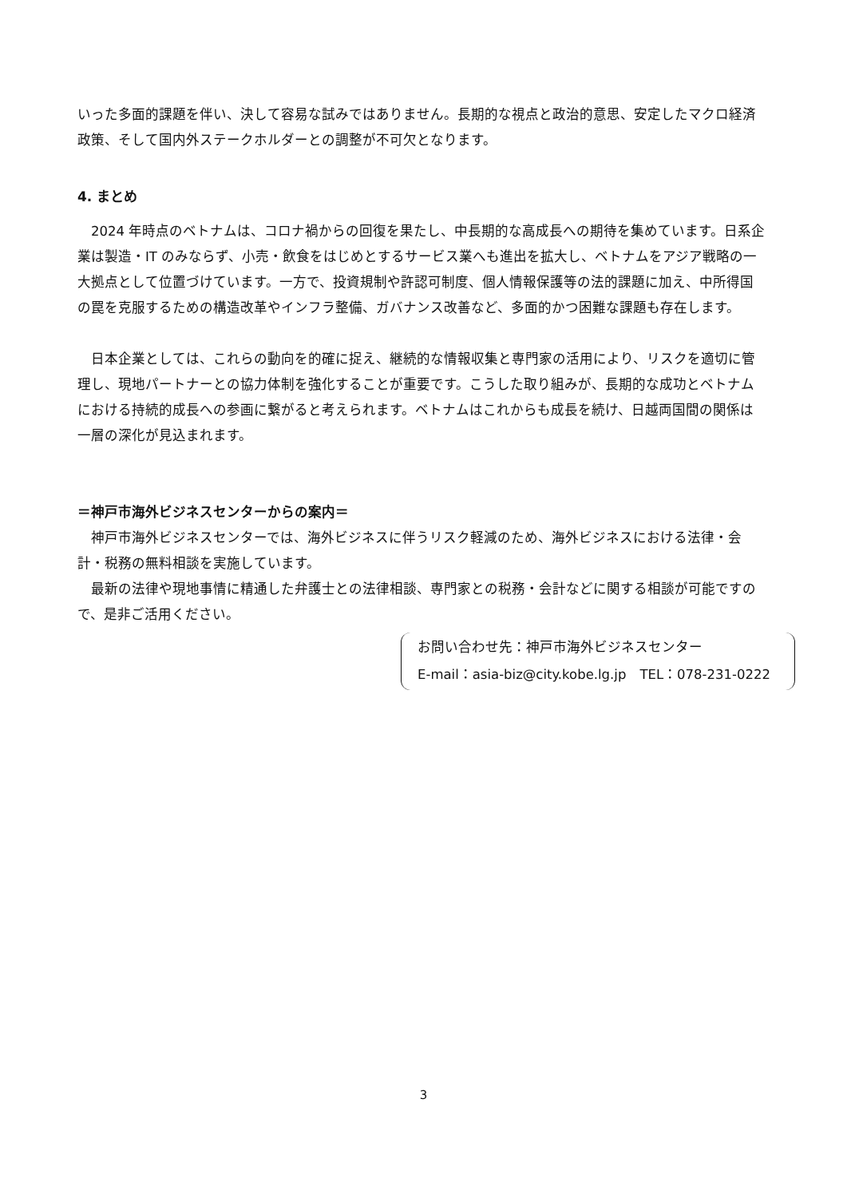いった多面的課題を伴い、決して容易な試みではありません。長期的な視点と政治的意思、安定したマクロ経済政策、そして国内外ステークホルダーとの調整が不可欠となります。
4. まとめ
　2024 年時点のベトナムは、コロナ禍からの回復を果たし、中長期的な高成長への期待を集めています。日系企業は製造・IT のみならず、小売・飲食をはじめとするサービス業へも進出を拡大し、ベトナムをアジア戦略の一大拠点として位置づけています。一方で、投資規制や許認可制度、個人情報保護等の法的課題に加え、中所得国の罠を克服するための構造改革やインフラ整備、ガバナンス改善など、多面的かつ困難な課題も存在します。
　日本企業としては、これらの動向を的確に捉え、継続的な情報収集と専門家の活用により、リスクを適切に管理し、現地パートナーとの協力体制を強化することが重要です。こうした取り組みが、長期的な成功とベトナムにおける持続的成長への参画に繋がると考えられます。ベトナムはこれからも成長を続け、日越両国間の関係は一層の深化が見込まれます。
＝神戸市海外ビジネスセンターからの案内＝
　神戸市海外ビジネスセンターでは、海外ビジネスに伴うリスク軽減のため、海外ビジネスにおける法律・会計・税務の無料相談を実施しています。
　最新の法律や現地事情に精通した弁護士との法律相談、専門家との税務・会計などに関する相談が可能ですので、是非ご活用ください。
お問い合わせ先：神戸市海外ビジネスセンター
E-mail：asia-biz@city.kobe.lg.jp　TEL：078-231-0222
3